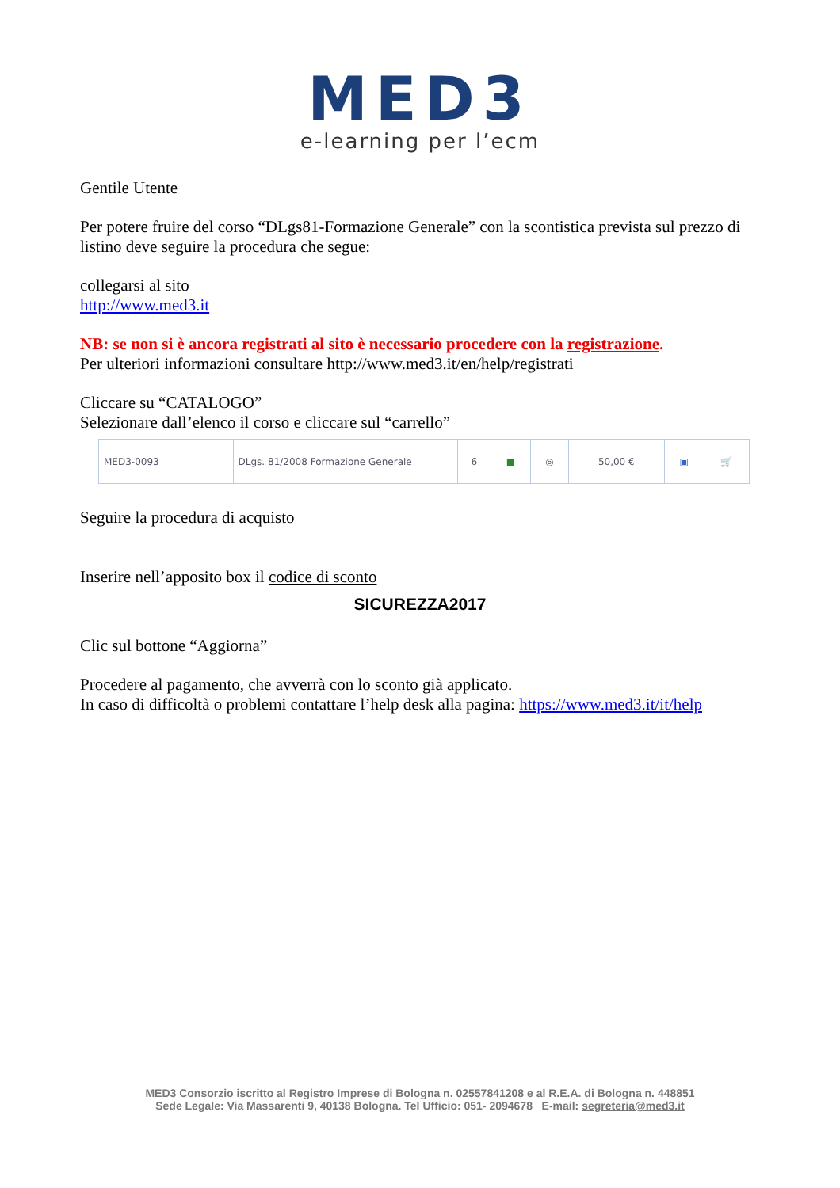MED3
e-learning per l’ecm
Gentile Utente
Per potere fruire del corso “DLgs81-Formazione Generale” con la scontistica prevista sul prezzo di listino deve seguire la procedura che segue:
collegarsi al sito
http://www.med3.it
NB: se non si è ancora registrati al sito è necessario procedere con la registrazione.
Per ulteriori informazioni consultare http://www.med3.it/en/help/registrati
Cliccare su “CATALOGO”
Selezionare dall’elenco il corso e cliccare sul “carrello”
| MED3-0093 | DLgs. 81/2008 Formazione Generale | 6 | ■ | ◎ | 50,00 € | ▣ | 🛒 |
Seguire la procedura di acquisto
Inserire nell’apposito box il codice di sconto
SICUREZZA2017
Clic sul bottone “Aggiorna”
Procedere al pagamento, che avverrà con lo sconto già applicato.
In caso di difficoltà o problemi contattare l’help desk alla pagina: https://www.med3.it/it/help
MED3 Consorzio iscritto al Registro Imprese di Bologna n. 02557841208 e al R.E.A. di Bologna n. 448851
Sede Legale: Via Massarenti 9, 40138 Bologna. Tel Ufficio: 051- 2094678 E-mail: segreteria@med3.it